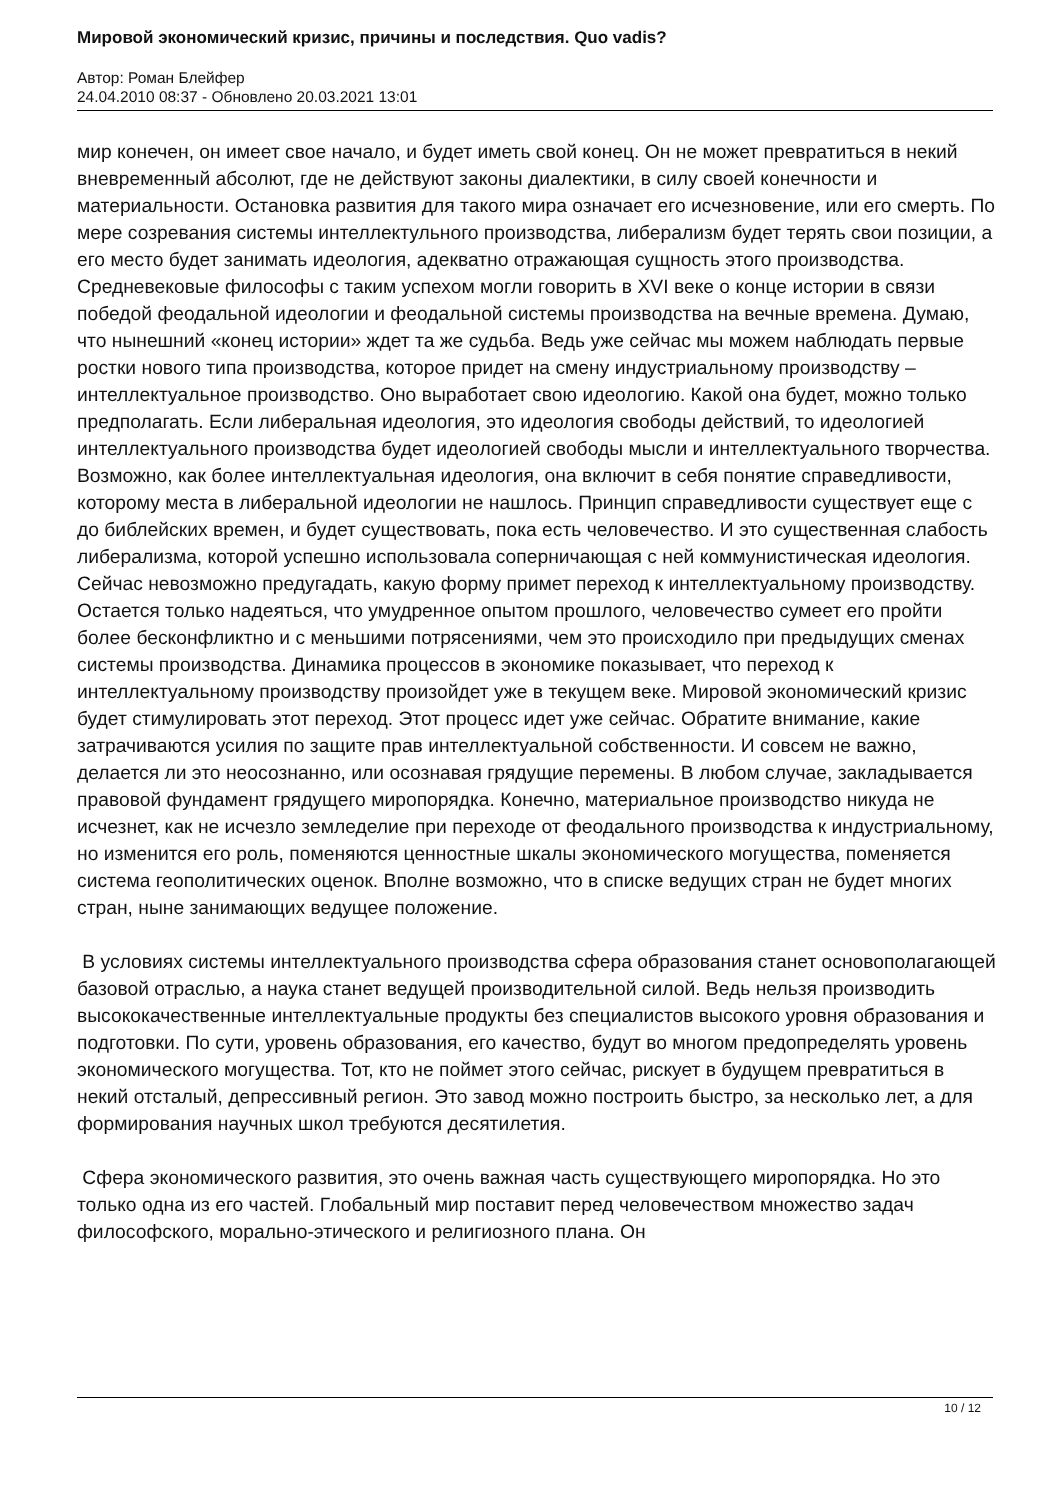Мировой экономический кризис, причины и последствия. Quo vadis?
Автор: Роман Блейфер
24.04.2010 08:37 - Обновлено 20.03.2021 13:01
мир конечен, он имеет свое начало, и будет иметь свой конец. Он не может превратиться в некий вневременный абсолют, где не действуют законы диалектики, в силу своей конечности и материальности. Остановка развития для такого мира означает его исчезновение, или его смерть. По мере созревания системы интеллектульного производства, либерализм будет терять свои позиции, а его место будет занимать идеология, адекватно отражающая сущность этого производства. Средневековые философы с таким успехом могли говорить в XVI веке о конце истории в связи победой феодальной идеологии и феодальной системы производства на вечные времена. Думаю, что нынешний «конец истории» ждет та же судьба. Ведь уже сейчас мы можем наблюдать первые ростки нового типа производства, которое придет на смену индустриальному производству – интеллектуальное производство. Оно выработает свою идеологию. Какой она будет, можно только предполагать. Если либеральная идеология, это идеология свободы действий, то идеологией интеллектуального производства будет идеологией свободы мысли и интеллектуального творчества. Возможно, как более интеллектуальная идеология, она включит в себя понятие справедливости, которому места в либеральной идеологии не нашлось. Принцип справедливости существует еще с до библейских времен, и будет существовать, пока есть человечество. И это существенная слабость либерализма, которой успешно использовала соперничающая с ней коммунистическая идеология. Сейчас невозможно предугадать, какую форму примет переход к интеллектуальному производству. Остается только надеяться, что умудренное опытом прошлого, человечество сумеет его пройти более бесконфликтно и с меньшими потрясениями, чем это происходило при предыдущих сменах системы производства. Динамика процессов в экономике показывает, что переход к интеллектуальному производству произойдет уже в текущем веке. Мировой экономический кризис будет стимулировать этот переход. Этот процесс идет уже сейчас. Обратите внимание, какие затрачиваются усилия по защите прав интеллектуальной собственности. И совсем не важно, делается ли это неосознанно, или осознавая грядущие перемены. В любом случае, закладывается правовой фундамент грядущего миропорядка. Конечно, материальное производство никуда не исчезнет, как не исчезло земледелие при переходе от феодального производства к индустриальному, но изменится его роль, поменяются ценностные шкалы экономического могущества, поменяется система геополитических оценок. Вполне возможно, что в списке ведущих стран не будет многих стран, ныне занимающих ведущее положение.
В условиях системы интеллектуального производства сфера образования станет основополагающей базовой отраслью, а наука станет ведущей производительной силой. Ведь нельзя производить высококачественные интеллектуальные продукты без специалистов высокого уровня образования и подготовки. По сути, уровень образования, его качество, будут во многом предопределять уровень экономического могущества. Тот, кто не поймет этого сейчас, рискует в будущем превратиться в некий отсталый, депрессивный регион. Это завод можно построить быстро, за несколько лет, а для формирования научных школ требуются десятилетия.
Сфера экономического развития, это очень важная часть существующего миропорядка. Но это только одна из его частей. Глобальный мир поставит перед человечеством множество задач философского, морально-этического и религиозного плана. Он
10 / 12